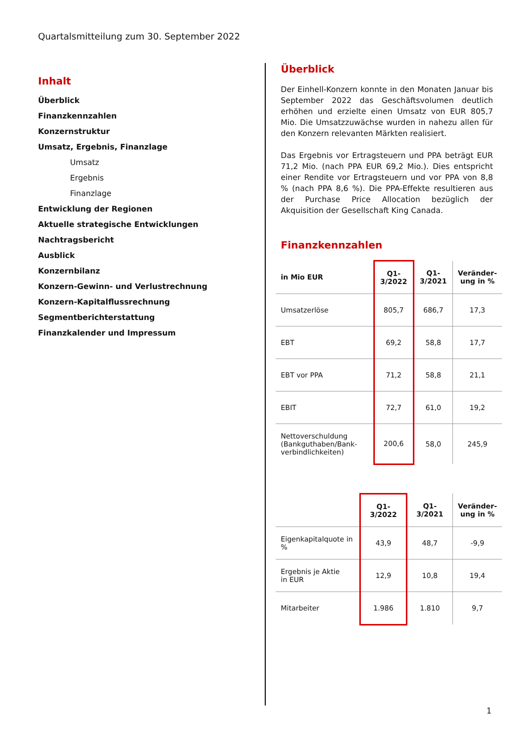Quartalsmitteilung zum 30. September 2022
Inhalt
Überblick
Finanzkennzahlen
Konzernstruktur
Umsatz, Ergebnis, Finanzlage
Umsatz
Ergebnis
Finanzlage
Entwicklung der Regionen
Aktuelle strategische Entwicklungen
Nachtragsbericht
Ausblick
Konzernbilanz
Konzern-Gewinn- und Verlustrechnung
Konzern-Kapitalflussrechnung
Segmentberichterstattung
Finanzkalender und Impressum
Überblick
Der Einhell-Konzern konnte in den Monaten Januar bis September 2022 das Geschäftsvolumen deutlich erhöhen und erzielte einen Umsatz von EUR 805,7 Mio. Die Umsatzzuwächse wurden in nahezu allen für den Konzern relevanten Märkten realisiert.
Das Ergebnis vor Ertragsteuern und PPA beträgt EUR 71,2 Mio. (nach PPA EUR 69,2 Mio.). Dies entspricht einer Rendite vor Ertragsteuern und vor PPA von 8,8 % (nach PPA 8,6 %). Die PPA-Effekte resultieren aus der Purchase Price Allocation bezüglich der Akquisition der Gesellschaft King Canada.
Finanzkennzahlen
| in Mio EUR | Q1-3/2022 | Q1-3/2021 | Veränder- ung in % |
| --- | --- | --- | --- |
| Umsatzerlöse | 805,7 | 686,7 | 17,3 |
| EBT | 69,2 | 58,8 | 17,7 |
| EBT vor PPA | 71,2 | 58,8 | 21,1 |
| EBIT | 72,7 | 61,0 | 19,2 |
| Nettoverschuldung (Bankguthaben/Bank-verbindlichkeiten) | 200,6 | 58,0 | 245,9 |
| | Q1-3/2022 | Q1-3/2021 | Veränder- ung in % |
| --- | --- | --- | --- |
| Eigenkapitalquote in % | 43,9 | 48,7 | -9,9 |
| Ergebnis je Aktie in EUR | 12,9 | 10,8 | 19,4 |
| Mitarbeiter | 1.986 | 1.810 | 9,7 |
1